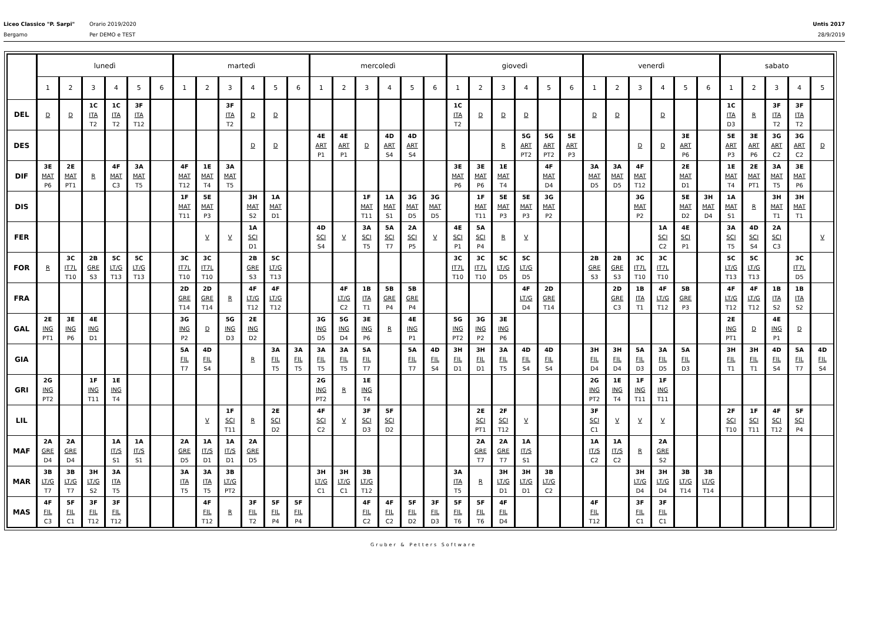Liceo Classico "P. Sarpi"
Bergamo
Orario 2019/2020
Per DEMO e TEST
Untis 2017
28/9/2019
| | lunedì | | | | | | martedì | | | | | | mercoledì | | | | | | giovedì | | | | | | venerdì | | | | | | sabato | | | | |
| --- | --- | --- | --- | --- | --- | --- | --- | --- | --- | --- | --- | --- | --- | --- | --- | --- | --- | --- | --- | --- | --- | --- | --- | --- | --- | --- | --- | --- | --- | --- | --- | --- | --- | --- | --- |
| | 1 | 2 | 3 | 4 | 5 | 6 | 1 | 2 | 3 | 4 | 5 | 6 | 1 | 2 | 3 | 4 | 5 | 6 | 1 | 2 | 3 | 4 | 5 | 6 | 1 | 2 | 3 | 4 | 5 | 6 | 1 | 2 | 3 | 4 | 5 |
| DEL | D | D | 1C ITA T2 | 1C ITA T2 | 3F ITA T12 | | | | 3F ITA T2 | D | D | | | | | | | | 1C ITA T2 | D | D | D | | | D | D | | D | | | 1C ITA D3 | R | 3F ITA T2 | 3F ITA T2 | |
| DES | | | | | | | | | | D | D | | 4E ART P1 | 4E ART P1 | D | 4D ART S4 | 4D ART S4 | | | | R | 5G ART PT2 | 5G ART PT2 | 5E ART P3 | | | D | D | 3E ART P6 | | 5E ART P3 | 3E ART P6 | 3G ART C2 | 3G ART C2 | D |
| DIF | 3E MAT P6 | 2E MAT PT1 | R | 4F MAT C3 | 3A MAT T5 | | 4F MAT T12 | 1E MAT T4 | 3A MAT T5 | | | | | | | | | | 3E MAT P6 | 3E MAT P6 | 1E MAT T4 | | 4F MAT D4 | | 3A MAT D5 | 3A MAT D5 | 4F MAT T12 | | 2E MAT D1 | | 1E MAT T4 | 2E MAT PT1 | 3A MAT T5 | 3E MAT P6 | |
| DIS | | | | | | | 1F MAT T11 | 5E MAT P3 | | 3H MAT S2 | 1A MAT D1 | | | | 1F MAT T11 | 1A MAT S1 | 3G MAT D5 | 3G MAT D5 | | 1F MAT T11 | 5E MAT P3 | 5E MAT P3 | 3G MAT P2 | | | | 3G MAT P2 | | 5E MAT D2 | 3H MAT D4 | 1A MAT S1 | R | 3H MAT T1 | 3H MAT T1 | |
| FER | | | | | | | | V | V | 1A SCI D1 | | | 4D SCI S4 | V | 3A SCI T5 | 5A SCI T7 | 2A SCI P5 | V | 4E SCI P1 | 5A SCI P4 | R | V | | | | | | 1A SCI C2 | 4E SCI P1 | | 3A SCI T5 | 4D SCI S4 | 2A SCI C3 | | V |
| FOR | R | 3C IT7L T10 | 2B GRE S3 | 5C LT/G T13 | 5C LT/G T13 | | 3C IT7L T10 | 3C IT7L T10 | | 2B GRE S3 | 5C LT/G T13 | | | | | | | | 3C IT7L T10 | 3C IT7L T10 | 5C LT/G D5 | 5C LT/G D5 | | | 2B GRE S3 | 2B GRE S3 | 3C IT7L T10 | 3C IT7L T10 | | | 5C LT/G T13 | 5C LT/G T13 | | 3C IT7L D5 | |
| FRA | | | | | | | 2D GRE T14 | 2D GRE T14 | R | 4F LT/G T12 | 4F LT/G T12 | | | 4F LT/G C2 | 1B ITA T1 | 5B GRE P4 | 5B GRE P4 | | | | | 4F LT/G D4 | 2D GRE T14 | | | 2D GRE C3 | 1B ITA T1 | 4F LT/G T12 | 5B GRE P3 | | 4F LT/G T12 | 4F LT/G T12 | 1B ITA S2 | 1B ITA S2 | |
| GAL | 2E ING PT1 | 3E ING P6 | 4E ING D1 | | | | 3G ING P2 | D | 5G ING D3 | 2E ING D2 | | | 3G ING D5 | 5G ING D4 | 3E ING P6 | R | 4E ING P1 | | 5G ING PT2 | 3G ING P2 | 3E ING P6 | | | | | | | | | | 2E ING PT1 | D | 4E ING P1 | D | |
| GIA | | | | | | | 5A FIL T7 | 4D FIL S4 | | R | 3A FIL T5 | 3A FIL T5 | 3A FIL T5 | 3A FIL T5 | 5A FIL T7 | | 5A FIL T7 | 4D FIL S4 | 3H FIL D1 | 3H FIL D1 | 3A FIL T5 | 4D FIL S4 | 4D FIL S4 | | 3H FIL D4 | 3H FIL D4 | 5A FIL D3 | 3A FIL D5 | 5A FIL D3 | | 3H FIL T1 | 3H FIL T1 | 4D FIL S4 | 5A FIL T7 | 4D FIL S4 |
| GRI | 2G ING PT2 | | 1F ING T11 | 1E ING T4 | | | | | | | | | 2G ING PT2 | R | 1E ING T4 | | | | | | | | | | 2G ING PT2 | 1E ING T4 | 1F ING T11 | 1F ING T11 | | | | | | | |
| LIL | | | | | | | | V | 1F SCI T11 | R | 2E SCI D2 | | 4F SCI C2 | V | 3F SCI D3 | 5F SCI D2 | | | | 2E SCI PT1 | 2F SCI T12 | V | | | 3F SCI C1 | V | V | V | | | 2F SCI T10 | 1F SCI T11 | 4F SCI T12 | 5F SCI P4 | |
| MAF | 2A GRE D4 | 2A GRE D4 | | 1A IT/S S1 | 1A IT/S S1 | | 2A GRE D5 | 1A IT/S D1 | 1A IT/S D1 | 2A GRE D5 | | | | | | | | | | 2A GRE T7 | 2A GRE T7 | 1A IT/S S1 | | | 1A IT/S C2 | 1A IT/S C2 | R | 2A GRE S2 | | | | | | | |
| MAR | 3B LT/G T7 | 3B LT/G T7 | 3H LT/G S2 | 3A ITA T5 | | | 3A ITA T5 | 3A ITA T5 | 3B LT/G PT2 | | | | 3H LT/G C1 | 3H LT/G C1 | 3B LT/G T12 | | | | 3A ITA T5 | R | 3H LT/G D1 | 3H LT/G D1 | 3B LT/G C2 | | | | 3H LT/G D4 | 3H LT/G D4 | 3B LT/G T14 | 3B LT/G T14 | | | | | |
| MAS | 4F FIL C3 | 5F FIL C1 | 3F FIL T12 | 3F FIL T12 | | | | 4F FIL T12 | R | 3F FIL T2 | 5F FIL P4 | 5F FIL P4 | | | 4F FIL C2 | 4F FIL C2 | 5F FIL D2 | 3F FIL D3 | 5F FIL T6 | 5F FIL T6 | 4F FIL D4 | | | | 4F FIL T12 | | 3F FIL C1 | 3F FIL C1 | | | | | | | |
Gruber & Petters Software